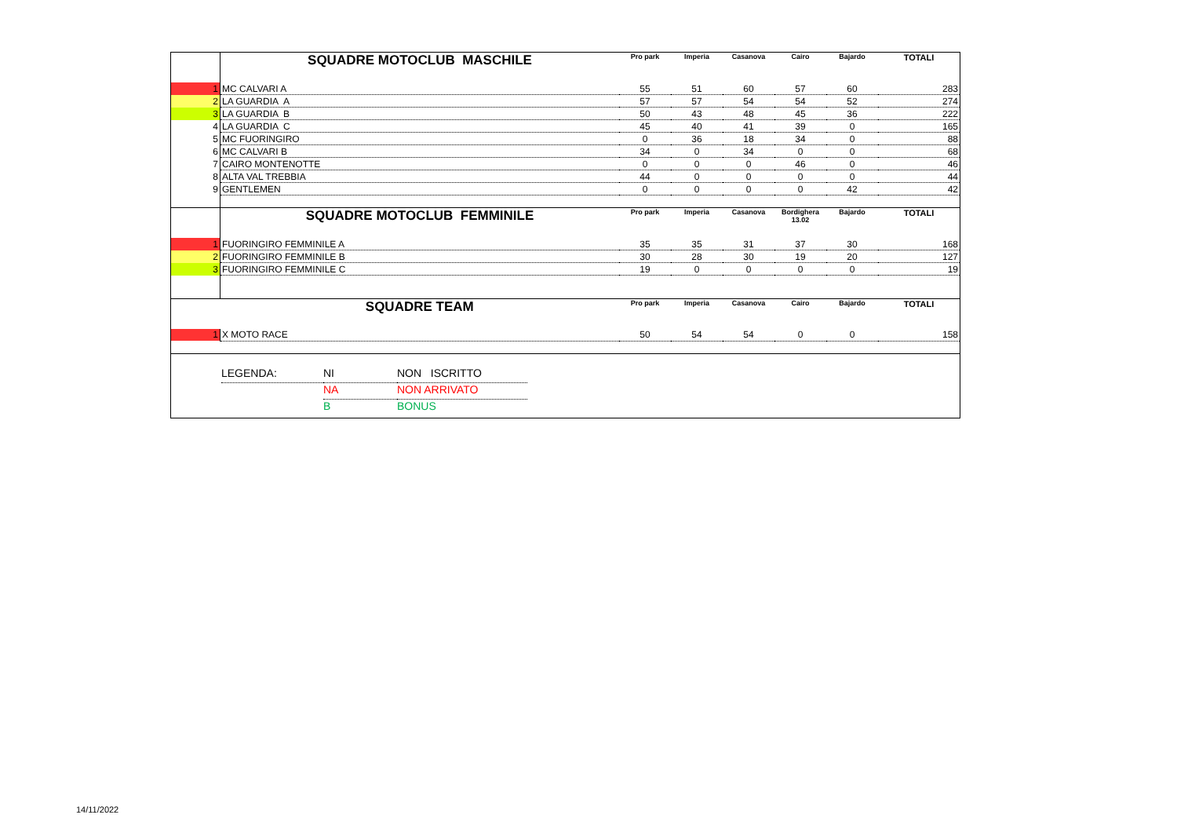| | SQUADRE MOTOCLUB MASCHILE | Pro park | Imperia | Casanova | Cairo | Bajardo | TOTALI |
| --- | --- | --- | --- | --- | --- | --- | --- |
| 1 | MC CALVARI A | 55 | 51 | 60 | 57 | 60 | 283 |
| 2 | LA GUARDIA A | 57 | 57 | 54 | 54 | 52 | 274 |
| 3 | LA GUARDIA B | 50 | 43 | 48 | 45 | 36 | 222 |
| 4 | LA GUARDIA C | 45 | 40 | 41 | 39 | 0 | 165 |
| 5 | MC FUORINGIRO | 0 | 36 | 18 | 34 | 0 | 88 |
| 6 | MC CALVARI B | 34 | 0 | 34 | 0 | 0 | 68 |
| 7 | CAIRO MONTENOTTE | 0 | 0 | 0 | 46 | 0 | 46 |
| 8 | ALTA VAL TREBBIA | 44 | 0 | 0 | 0 | 0 | 44 |
| 9 | GENTLEMEN | 0 | 0 | 0 | 0 | 42 | 42 |
| | SQUADRE MOTOCLUB FEMMINILE | Pro park | Imperia | Casanova | Bordighera 13.02 | Bajardo | TOTALI |
| 1 | FUORINGIRO FEMMINILE A | 35 | 35 | 31 | 37 | 30 | 168 |
| 2 | FUORINGIRO FEMMINILE B | 30 | 28 | 30 | 19 | 20 | 127 |
| 3 | FUORINGIRO FEMMINILE C | 19 | 0 | 0 | 0 | 0 | 19 |
| | SQUADRE TEAM | Pro park | Imperia | Casanova | Cairo | Bajardo | TOTALI |
| 1 | X MOTO RACE | 50 | 54 | 54 | 0 | 0 | 158 |
LEGENDA: NI NON ISCRITTO
NA NON ARRIVATO
B BONUS
14/11/2022